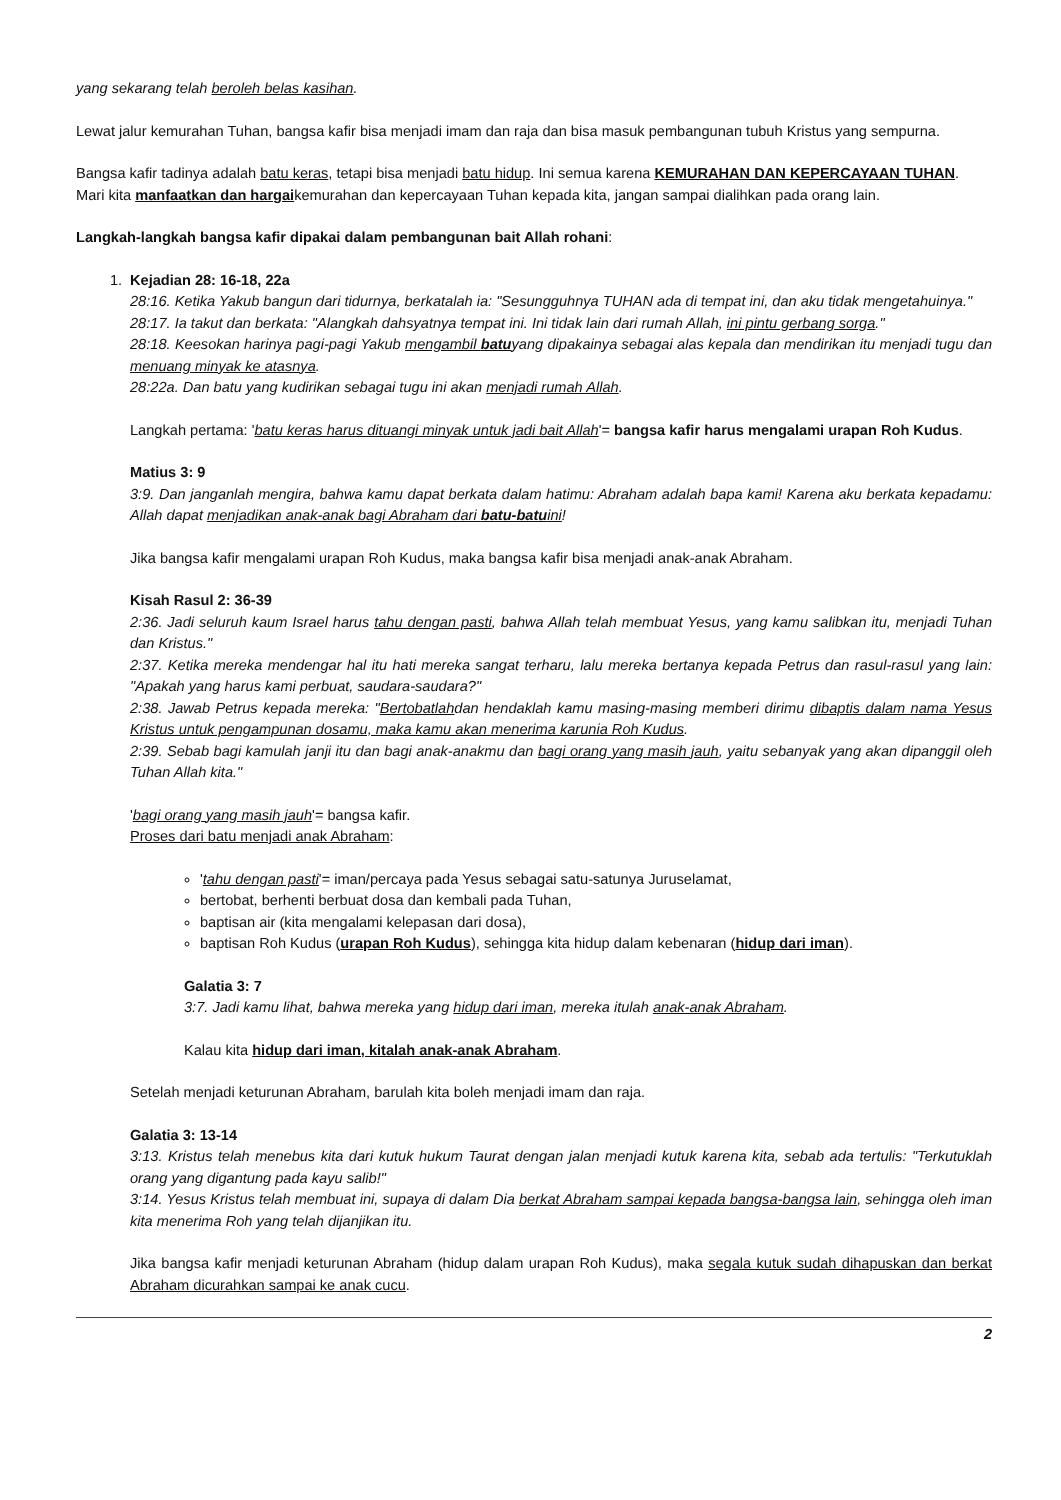yang sekarang telah beroleh belas kasihan.
Lewat jalur kemurahan Tuhan, bangsa kafir bisa menjadi imam dan raja dan bisa masuk pembangunan tubuh Kristus yang sempurna.
Bangsa kafir tadinya adalah batu keras, tetapi bisa menjadi batu hidup. Ini semua karena KEMURAHAN DAN KEPERCAYAAN TUHAN.
Mari kita manfaatkan dan hargaikemurahan dan kepercayaan Tuhan kepada kita, jangan sampai dialihkan pada orang lain.
Langkah-langkah bangsa kafir dipakai dalam pembangunan bait Allah rohani:
1. Kejadian 28: 16-18, 22a
28:16. Ketika Yakub bangun dari tidurnya, berkatalah ia: "Sesungguhnya TUHAN ada di tempat ini, dan aku tidak mengetahuinya."
28:17. Ia takut dan berkata: "Alangkah dahsyatnya tempat ini. Ini tidak lain dari rumah Allah, ini pintu gerbang sorga."
28:18. Keesokan harinya pagi-pagi Yakub mengambil batuyang dipakainya sebagai alas kepala dan mendirikan itu menjadi tugu dan menuang minyak ke atasnya.
28:22a. Dan batu yang kudirikan sebagai tugu ini akan menjadi rumah Allah.
Langkah pertama: 'batu keras harus dituangi minyak untuk jadi bait Allah'= bangsa kafir harus mengalami urapan Roh Kudus.
Matius 3: 9
3:9. Dan janganlah mengira, bahwa kamu dapat berkata dalam hatimu: Abraham adalah bapa kami! Karena aku berkata kepadamu: Allah dapat menjadikan anak-anak bagi Abraham dari batu-batuini!
Jika bangsa kafir mengalami urapan Roh Kudus, maka bangsa kafir bisa menjadi anak-anak Abraham.
Kisah Rasul 2: 36-39
2:36. Jadi seluruh kaum Israel harus tahu dengan pasti, bahwa Allah telah membuat Yesus, yang kamu salibkan itu, menjadi Tuhan dan Kristus."
2:37. Ketika mereka mendengar hal itu hati mereka sangat terharu, lalu mereka bertanya kepada Petrus dan rasul-rasul yang lain: "Apakah yang harus kami perbuat, saudara-saudara?"
2:38. Jawab Petrus kepada mereka: "Bertobatlahdan hendaklah kamu masing-masing memberi dirimu dibaptis dalam nama Yesus Kristus untuk pengampunan dosamu, maka kamu akan menerima karunia Roh Kudus.
2:39. Sebab bagi kamulah janji itu dan bagi anak-anakmu dan bagi orang yang masih jauh, yaitu sebanyak yang akan dipanggil oleh Tuhan Allah kita."
'bagi orang yang masih jauh'= bangsa kafir.
Proses dari batu menjadi anak Abraham:
'tahu dengan pasti'= iman/percaya pada Yesus sebagai satu-satunya Juruselamat,
bertobat, berhenti berbuat dosa dan kembali pada Tuhan,
baptisan air (kita mengalami kelepasan dari dosa),
baptisan Roh Kudus (urapan Roh Kudus), sehingga kita hidup dalam kebenaran (hidup dari iman).
Galatia 3: 7
3:7. Jadi kamu lihat, bahwa mereka yang hidup dari iman, mereka itulah anak-anak Abraham.
Kalau kita hidup dari iman, kitalah anak-anak Abraham.
Setelah menjadi keturunan Abraham, barulah kita boleh menjadi imam dan raja.
Galatia 3: 13-14
3:13. Kristus telah menebus kita dari kutuk hukum Taurat dengan jalan menjadi kutuk karena kita, sebab ada tertulis: "Terkutuklah orang yang digantung pada kayu salib!"
3:14. Yesus Kristus telah membuat ini, supaya di dalam Dia berkat Abraham sampai kepada bangsa-bangsa lain, sehingga oleh iman kita menerima Roh yang telah dijanjikan itu.
Jika bangsa kafir menjadi keturunan Abraham (hidup dalam urapan Roh Kudus), maka segala kutuk sudah dihapuskan dan berkat Abraham dicurahkan sampai ke anak cucu.
2